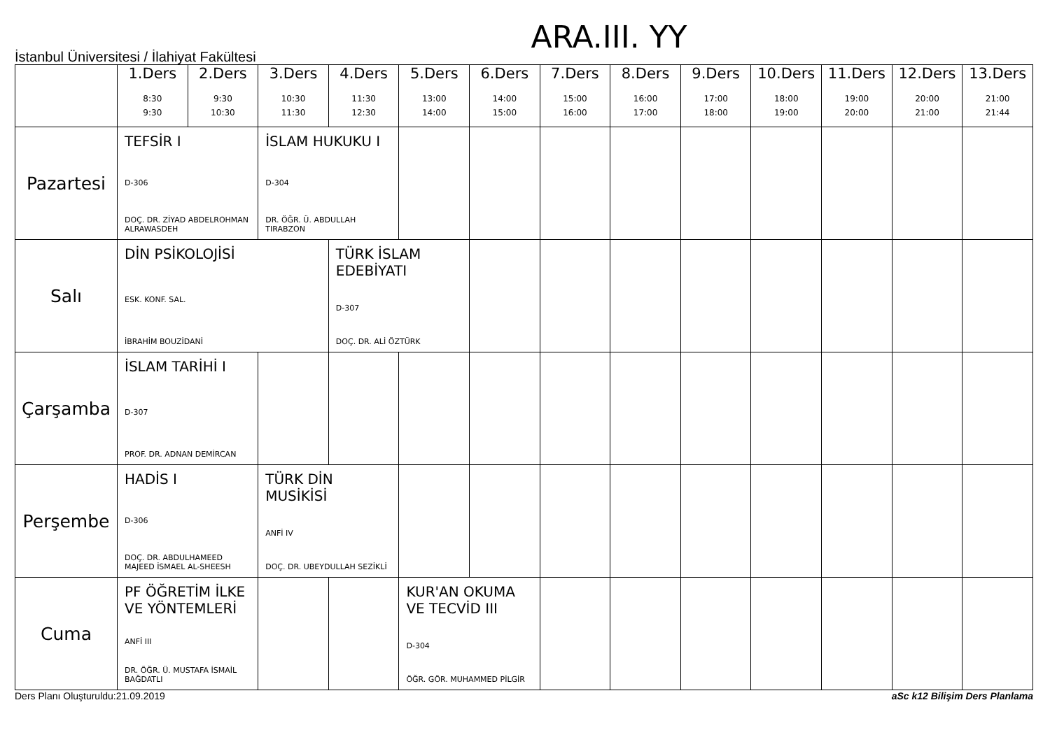ARA.III. YY
İstanbul Üniversitesi / İlahiyat Fakültesi
| | 1.Ders 8:30 9:30 | 2.Ders 9:30 10:30 | 3.Ders 10:30 11:30 | 4.Ders 11:30 12:30 | 5.Ders 13:00 14:00 | 6.Ders 14:00 15:00 | 7.Ders 15:00 16:00 | 8.Ders 16:00 17:00 | 9.Ders 17:00 18:00 | 10.Ders 18:00 19:00 | 11.Ders 19:00 20:00 | 12.Ders 20:00 21:00 | 13.Ders 21:00 21:44 |
| --- | --- | --- | --- | --- | --- | --- | --- | --- | --- | --- | --- | --- | --- |
| Pazartesi | TEFSİR I D-306 DOÇ. DR. ZİYAD ABDELROHMAN ALRAWASDEH | | İSLAM HUKUKU I D-304 DR. ÖĞR. Ü. ABDULLAH TIRABZON | | | | | | | | | | |
| Salı | DİN PSİKOLOJİSİ ESK. KONF. SAL. İBRAHİM BOUZİDANİ | | | TÜRK İSLAM EDEBİYATI D-307 DOÇ. DR. ALİ ÖZTÜRK | | | | | | | | | |
| Çarşamba | İSLAM TARİHİ I D-307 PROF. DR. ADNAN DEMİRCAN | | | | | | | | | | | | |
| Perşembe | HADİS I D-306 DOÇ. DR. ABDULHAMEED MAJEED İSMAEL AL-SHEESH | | TÜRK DİN MUSİKİSİ ANFİ IV DOÇ. DR. UBEYDULLAH SEZİKLİ | | | | | | | | | | |
| Cuma | PF ÖĞRETİM İLKE VE YÖNTEMLERİ ANFİ III DR. ÖĞR. Ü. MUSTAFA İSMAİL BAĞDATLI | | | | KUR'AN OKUMA VE TECVİD III D-304 ÖĞR. GÖR. MUHAMMED PİLGİR | | | | | | | | |
Ders Planı Oluşturuldu:21.09.2019 aSc k12 Bilişim Ders Planlama